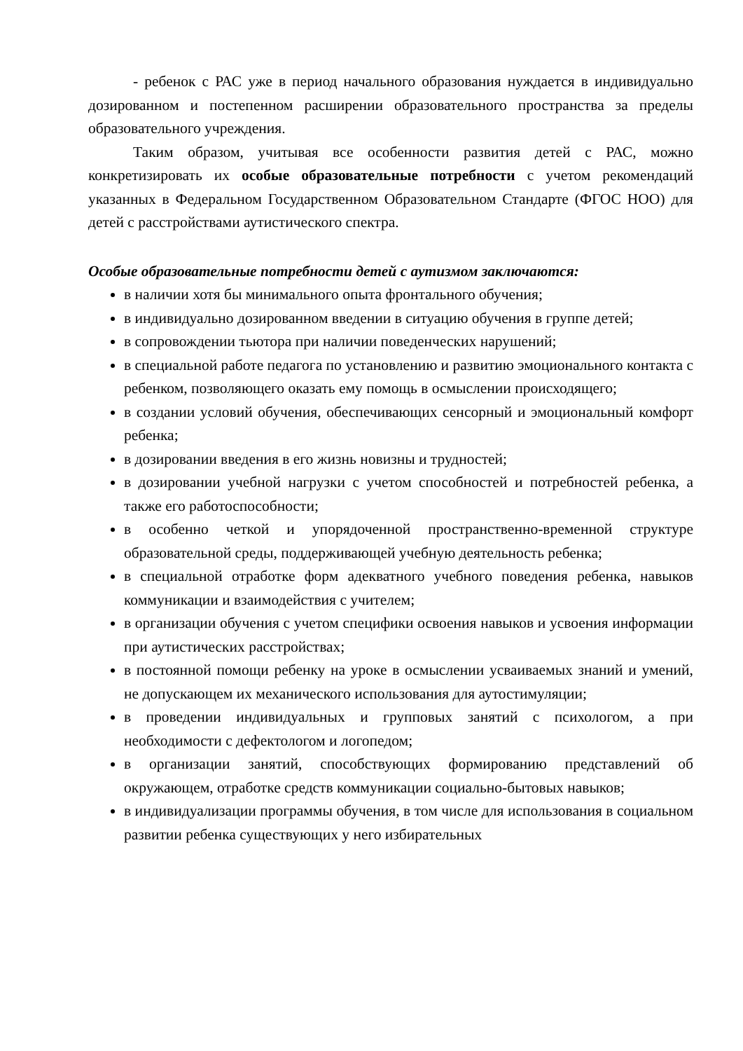- ребенок с РАС уже в период начального образования нуждается в индивидуально дозированном и постепенном расширении образовательного пространства за пределы образовательного учреждения.
Таким образом, учитывая все особенности развития детей с РАС, можно конкретизировать их особые образовательные потребности с учетом рекомендаций указанных в Федеральном Государственном Образовательном Стандарте (ФГОС НОО) для детей с расстройствами аутистического спектра.
Особые образовательные потребности детей с аутизмом заключаются:
в наличии хотя бы минимального опыта фронтального обучения;
в индивидуально дозированном введении в ситуацию обучения в группе детей;
в сопровождении тьютора при наличии поведенческих нарушений;
в специальной работе педагога по установлению и развитию эмоционального контакта с ребенком, позволяющего оказать ему помощь в осмыслении происходящего;
в создании условий обучения, обеспечивающих сенсорный и эмоциональный комфорт ребенка;
в дозировании введения в его жизнь новизны и трудностей;
в дозировании учебной нагрузки с учетом способностей и потребностей ребенка, а также его работоспособности;
в особенно четкой и упорядоченной пространственно-временной структуре образовательной среды, поддерживающей учебную деятельность ребенка;
в специальной отработке форм адекватного учебного поведения ребенка, навыков коммуникации и взаимодействия с учителем;
в организации обучения с учетом специфики освоения навыков и усвоения информации при аутистических расстройствах;
в постоянной помощи ребенку на уроке в осмыслении усваиваемых знаний и умений, не допускающем их механического использования для аутостимуляции;
в проведении индивидуальных и групповых занятий с психологом, а при необходимости с дефектологом и логопедом;
в организации занятий, способствующих формированию представлений об окружающем, отработке средств коммуникации социально-бытовых навыков;
в индивидуализации программы обучения, в том числе для использования в социальном развитии ребенка существующих у него избирательных